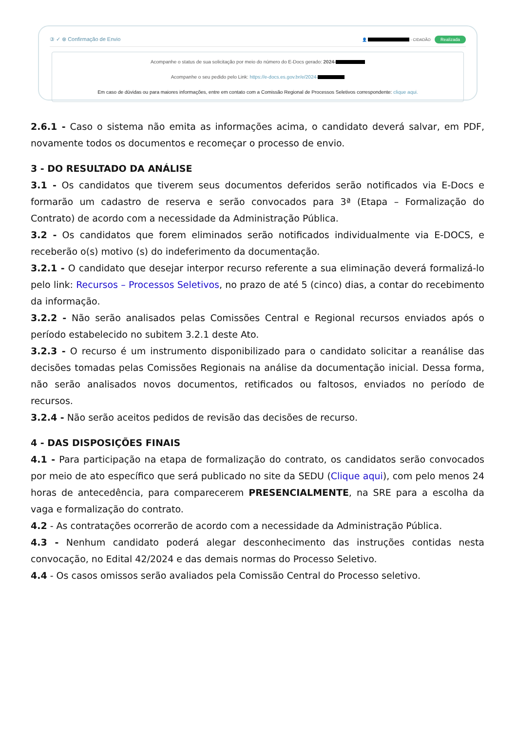③ ✓ ⊗ Confirmação de Envio 👤 - CIDADÃO Realizada
Acompanhe o status de sua solicitação por meio do número do E-Docs gerado: 2024-
Acompanhe o seu pedido pelo Link: https://e-docs.es.gov.br/e/2024-
Em caso de dúvidas ou para maiores informações, entre em contato com a Comissão Regional de Processos Seletivos correspondente: clique aqui.
2.6.1 - Caso o sistema não emita as informações acima, o candidato deverá salvar, em PDF, novamente todos os documentos e recomeçar o processo de envio.
3 - DO RESULTADO DA ANÁLISE
3.1 - Os candidatos que tiverem seus documentos deferidos serão notificados via E-Docs e formarão um cadastro de reserva e serão convocados para 3ª (Etapa – Formalização do Contrato) de acordo com a necessidade da Administração Pública.
3.2 - Os candidatos que forem eliminados serão notificados individualmente via E-DOCS, e receberão o(s) motivo (s) do indeferimento da documentação.
3.2.1 - O candidato que desejar interpor recurso referente a sua eliminação deverá formalizá-lo pelo link: Recursos – Processos Seletivos, no prazo de até 5 (cinco) dias, a contar do recebimento da informação.
3.2.2 - Não serão analisados pelas Comissões Central e Regional recursos enviados após o período estabelecido no subitem 3.2.1 deste Ato.
3.2.3 - O recurso é um instrumento disponibilizado para o candidato solicitar a reanálise das decisões tomadas pelas Comissões Regionais na análise da documentação inicial. Dessa forma, não serão analisados novos documentos, retificados ou faltosos, enviados no período de recursos.
3.2.4 - Não serão aceitos pedidos de revisão das decisões de recurso.
4 - DAS DISPOSIÇÕES FINAIS
4.1 - Para participação na etapa de formalização do contrato, os candidatos serão convocados por meio de ato específico que será publicado no site da SEDU (Clique aqui), com pelo menos 24 horas de antecedência, para comparecerem PRESENCIALMENTE, na SRE para a escolha da vaga e formalização do contrato.
4.2 - As contratações ocorrerão de acordo com a necessidade da Administração Pública.
4.3 - Nenhum candidato poderá alegar desconhecimento das instruções contidas nesta convocação, no Edital 42/2024 e das demais normas do Processo Seletivo.
4.4 - Os casos omissos serão avaliados pela Comissão Central do Processo seletivo.